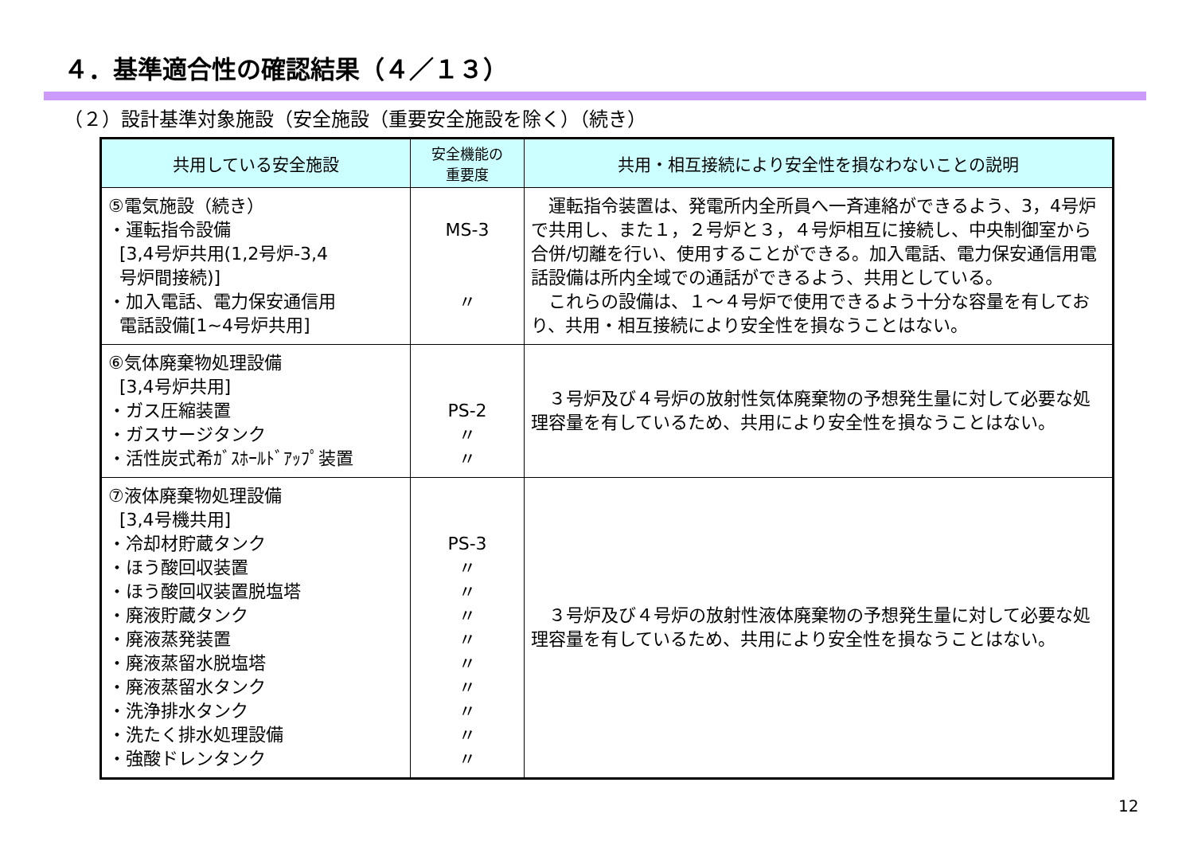４．基準適合性の確認結果（４／１３）
（２）設計基準対象施設（安全施設（重要安全施設を除く）（続き）
| 共用している安全施設 | 安全機能の 重要度 | 共用・相互接続により安全性を損なわないことの説明 |
| --- | --- | --- |
| ⑤電気施設（続き） ・運転指令設備 [3,4号炉共用(1,2号炉-3,4 号炉間接続)] ・加入電話、電力保安通信用 電話設備[1~4号炉共用] | MS-3 〃 | 運転指令装置は、発電所内全所員へ一斉連絡ができるよう、3，4号炉で共用し、また１，２号炉と３，４号炉相互に接続し、中央制御室から合併/切離を行い、使用することができる。加入電話、電力保安通信用電話設備は所内全域での通話ができるよう、共用としている。 これらの設備は、１～４号炉で使用できるよう十分な容量を有しており、共用・相互接続により安全性を損なうことはない。 |
| ⑥気体廃棄物処理設備 [3,4号炉共用] ・ガス圧縮装置 ・ガスサージタンク ・活性炭式希ｶﾞｽﾎｰﾙﾄﾞｱｯﾌﾟ装置 | PS-2 〃 〃 | ３号炉及び４号炉の放射性気体廃棄物の予想発生量に対して必要な処理容量を有しているため、共用により安全性を損なうことはない。 |
| ⑦液体廃棄物処理設備 [3,4号機共用] ・冷却材貯蔵タンク ・ほう酸回収装置 ・ほう酸回収装置脱塩塔 ・廃液貯蔵タンク ・廃液蒸発装置 ・廃液蒸留水脱塩塔 ・廃液蒸留水タンク ・洗浄排水タンク ・洗たく排水処理設備 ・強酸ドレンタンク | PS-3 〃 〃 〃 〃 〃 〃 〃 〃 〃 | ３号炉及び４号炉の放射性液体廃棄物の予想発生量に対して必要な処理容量を有しているため、共用により安全性を損なうことはない。 |
12